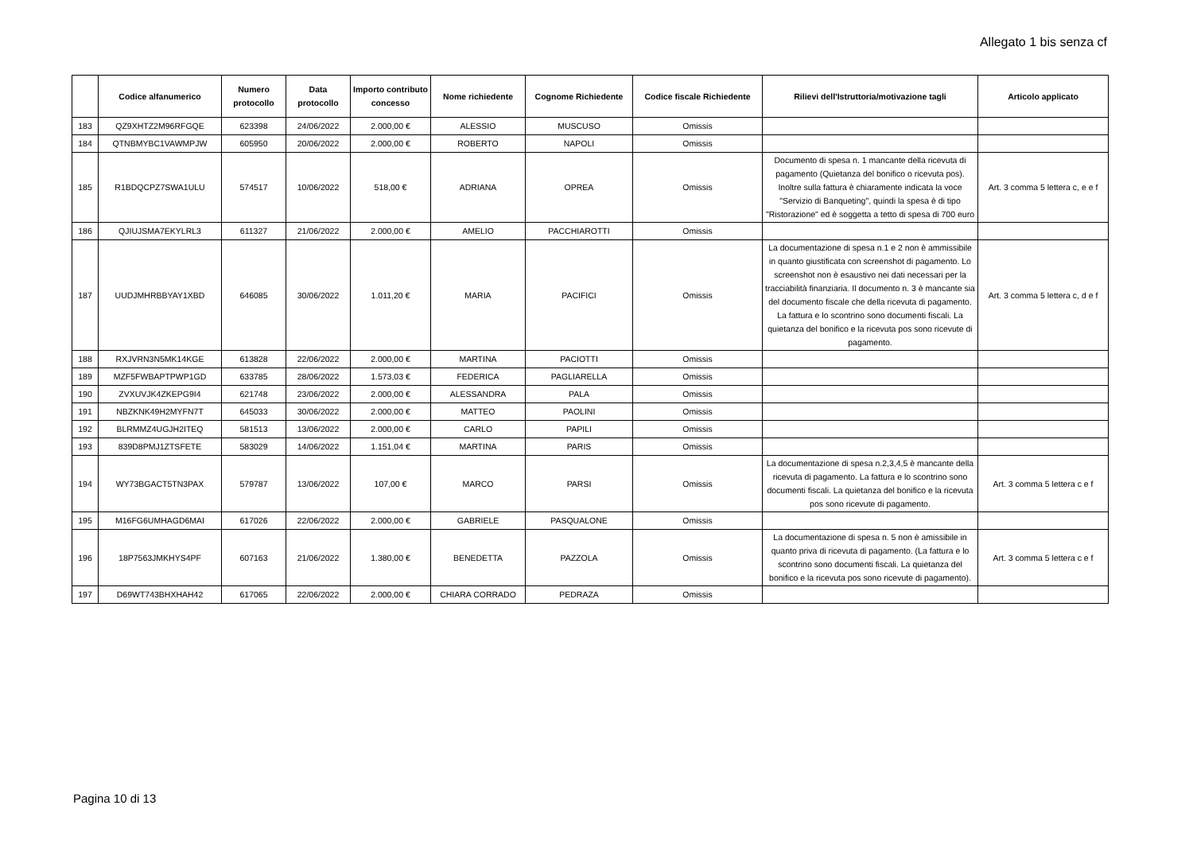Allegato 1 bis senza cf
| | Codice alfanumerico | Numero protocollo | Data protocollo | Importo contributo concesso | Nome richiedente | Cognome Richiedente | Codice fiscale Richiedente | Rilievi dell'Istruttoria/motivazione tagli | Articolo applicato |
| --- | --- | --- | --- | --- | --- | --- | --- | --- | --- |
| 183 | QZ9XHTZ2M96RFGQE | 623398 | 24/06/2022 | 2.000,00 € | ALESSIO | MUSCUSO | Omissis | | |
| 184 | QTNBMYBC1VAWMPJW | 605950 | 20/06/2022 | 2.000,00 € | ROBERTO | NAPOLI | Omissis | | |
| 185 | R1BDQCPZ7SWA1ULU | 574517 | 10/06/2022 | 518,00 € | ADRIANA | OPREA | Omissis | Documento di spesa n. 1 mancante della ricevuta di pagamento (Quietanza del bonifico o ricevuta pos). Inoltre sulla fattura è chiaramente indicata la voce "Servizio di Banqueting", quindi la spesa è di tipo "Ristorazione" ed è soggetta a tetto di spesa di 700 euro | Art. 3 comma 5 lettera c, e e f |
| 186 | QJIUJSMA7EKYLRL3 | 611327 | 21/06/2022 | 2.000,00 € | AMELIO | PACCHIAROTTI | Omissis | | |
| 187 | UUDJMHRBBYAY1XBD | 646085 | 30/06/2022 | 1.011,20 € | MARIA | PACIFICI | Omissis | La documentazione di spesa n.1 e 2 non è ammissibile in quanto giustificata con screenshot di pagamento. Lo screenshot non è esaustivo nei dati necessari per la tracciabilità finanziaria. Il documento n. 3 è mancante sia del documento fiscale che della ricevuta di pagamento. La fattura e lo scontrino sono documenti fiscali. La quietanza del bonifico e la ricevuta pos sono ricevute di pagamento. | Art. 3 comma 5 lettera c, d e f |
| 188 | RXJVRN3N5MK14KGE | 613828 | 22/06/2022 | 2.000,00 € | MARTINA | PACIOTTI | Omissis | | |
| 189 | MZF5FWBAPTPWP1GD | 633785 | 28/06/2022 | 1.573,03 € | FEDERICA | PAGLIARELLA | Omissis | | |
| 190 | ZVXUVJK4ZKEPG9I4 | 621748 | 23/06/2022 | 2.000,00 € | ALESSANDRA | PALA | Omissis | | |
| 191 | NBZKNK49H2MYFN7T | 645033 | 30/06/2022 | 2.000,00 € | MATTEO | PAOLINI | Omissis | | |
| 192 | BLRMMZ4UGJH2ITEQ | 581513 | 13/06/2022 | 2.000,00 € | CARLO | PAPILI | Omissis | | |
| 193 | 839D8PMJ1ZTSFETE | 583029 | 14/06/2022 | 1.151,04 € | MARTINA | PARIS | Omissis | | |
| 194 | WY73BGACT5TN3PAX | 579787 | 13/06/2022 | 107,00 € | MARCO | PARSI | Omissis | La documentazione di spesa n.2,3,4,5 è mancante della ricevuta di pagamento. La fattura e lo scontrino sono documenti fiscali. La quietanza del bonifico e la ricevuta pos sono ricevute di pagamento. | Art. 3 comma 5 lettera c e f |
| 195 | M16FG6UMHAGD6MAI | 617026 | 22/06/2022 | 2.000,00 € | GABRIELE | PASQUALONE | Omissis | | |
| 196 | 18P7563JMKHYS4PF | 607163 | 21/06/2022 | 1.380,00 € | BENEDETTA | PAZZOLA | Omissis | La documentazione di spesa n. 5 non è amissibile in quanto priva di ricevuta di pagamento. (La fattura e lo scontrino sono documenti fiscali. La quietanza del bonifico e la ricevuta pos sono ricevute di pagamento). | Art. 3 comma 5 lettera c e f |
| 197 | D69WT743BHXHAH42 | 617065 | 22/06/2022 | 2.000,00 € | CHIARA CORRADO | PEDRAZA | Omissis | | |
Pagina 10 di 13